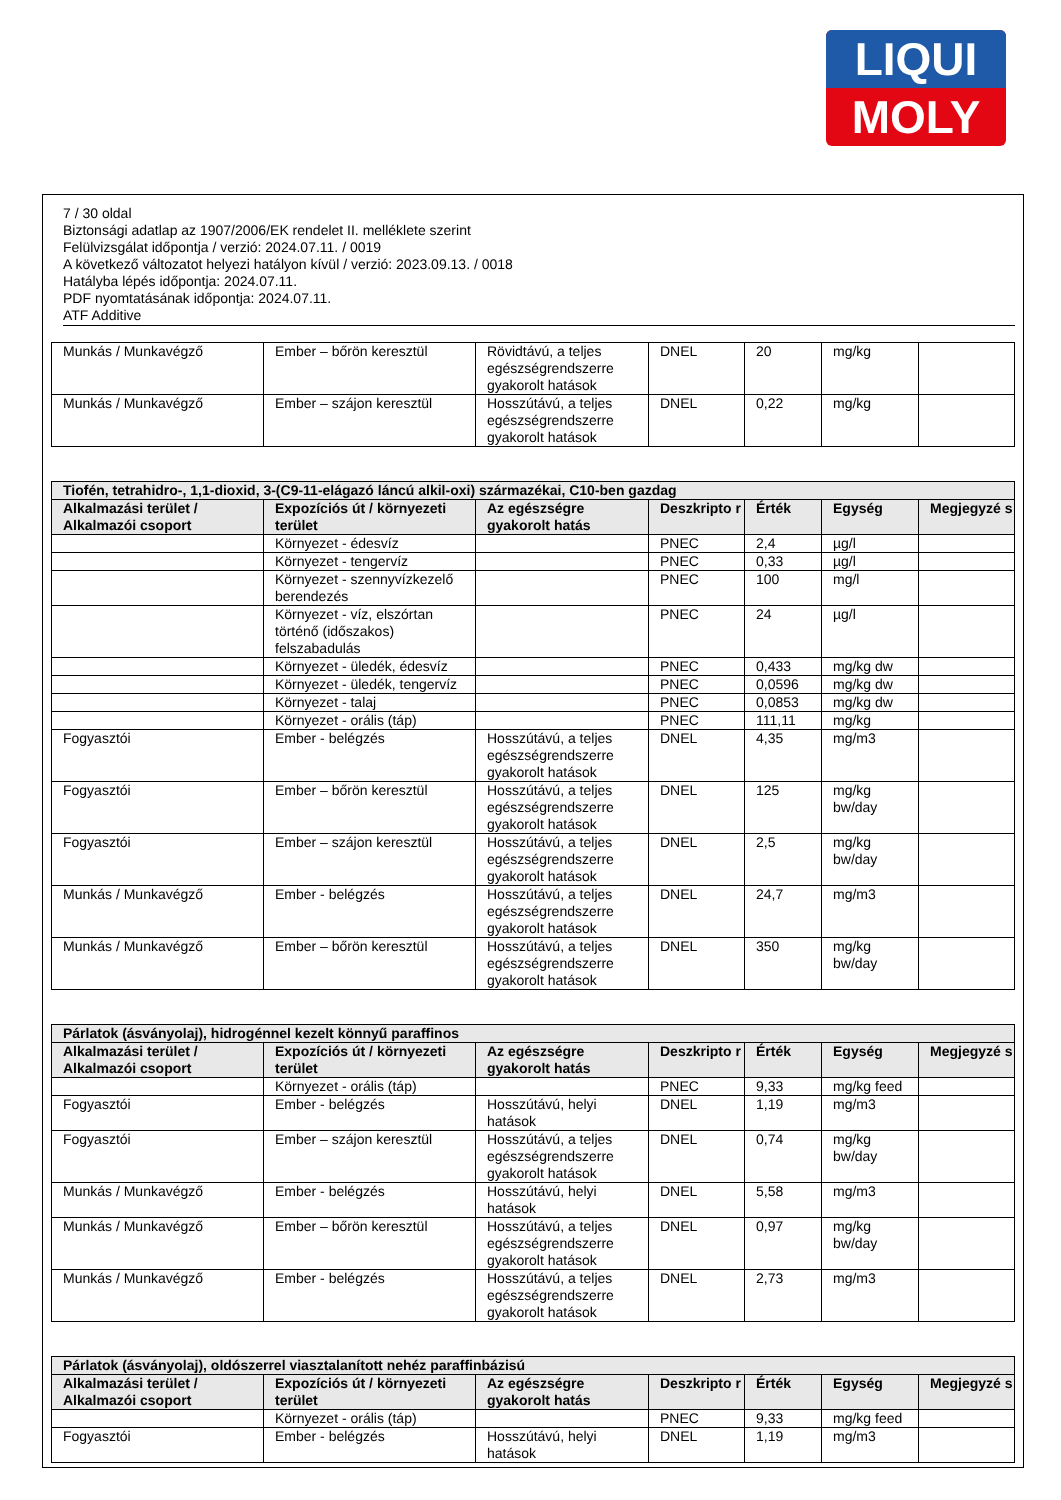LIQUI
MOLY
7 / 30 oldal
Biztonsági adatlap az 1907/2006/EK rendelet II. melléklete szerint
Felülvizsgálat időpontja / verzió: 2024.07.11. / 0019
A következő változatot helyezi hatályon kívül / verzió: 2023.09.13. / 0018
Hatályba lépés időpontja: 2024.07.11.
PDF nyomtatásának időpontja: 2024.07.11.
ATF Additive
| Munkás / Munkavégző | Ember – bőrön keresztül | Rövidtávú, a teljes egészségrendszerre gyakorolt hatások | DNEL | 20 | mg/kg | |
| Munkás / Munkavégző | Ember – szájon keresztül | Hosszútávú, a teljes egészségrendszerre gyakorolt hatások | DNEL | 0,22 | mg/kg | |
| Tiofén, tetrahidro-, 1,1-dioxid, 3-(C9-11-elágazó láncú alkil-oxi) származékai, C10-ben gazdag | | | | | | |
| --- | --- | --- | --- | --- | --- | --- |
| Alkalmazási terület / Alkalmazói csoport | Expozíciós út / környezeti terület | Az egészségre gyakorolt hatás | Deszkripto r | Érték | Egység | Megjegyzé s |
| | Környezet - édesvíz | | PNEC | 2,4 | µg/l | |
| | Környezet - tengervíz | | PNEC | 0,33 | µg/l | |
| | Környezet - szennyvízkezelő berendezés | | PNEC | 100 | mg/l | |
| | Környezet - víz, elszórtan történő (időszakos) felszabadulás | | PNEC | 24 | µg/l | |
| | Környezet - üledék, édesvíz | | PNEC | 0,433 | mg/kg dw | |
| | Környezet - üledék, tengervíz | | PNEC | 0,0596 | mg/kg dw | |
| | Környezet - talaj | | PNEC | 0,0853 | mg/kg dw | |
| | Környezet - orális (táp) | | PNEC | 111,11 | mg/kg | |
| Fogyasztói | Ember - belégzés | Hosszútávú, a teljes egészségrendszerre gyakorolt hatások | DNEL | 4,35 | mg/m3 | |
| Fogyasztói | Ember – bőrön keresztül | Hosszútávú, a teljes egészségrendszerre gyakorolt hatások | DNEL | 125 | mg/kg bw/day | |
| Fogyasztói | Ember – szájon keresztül | Hosszútávú, a teljes egészségrendszerre gyakorolt hatások | DNEL | 2,5 | mg/kg bw/day | |
| Munkás / Munkavégző | Ember - belégzés | Hosszútávú, a teljes egészségrendszerre gyakorolt hatások | DNEL | 24,7 | mg/m3 | |
| Munkás / Munkavégző | Ember – bőrön keresztül | Hosszútávú, a teljes egészségrendszerre gyakorolt hatások | DNEL | 350 | mg/kg bw/day | |
| Párlatok (ásványolaj), hidrogénnel kezelt könnyű paraffinos | | | | | | |
| --- | --- | --- | --- | --- | --- | --- |
| Alkalmazási terület / Alkalmazói csoport | Expozíciós út / környezeti terület | Az egészségre gyakorolt hatás | Deszkripto r | Érték | Egység | Megjegyzé s |
| | Környezet - orális (táp) | | PNEC | 9,33 | mg/kg feed | |
| Fogyasztói | Ember - belégzés | Hosszútávú, helyi hatások | DNEL | 1,19 | mg/m3 | |
| Fogyasztói | Ember – szájon keresztül | Hosszútávú, a teljes egészségrendszerre gyakorolt hatások | DNEL | 0,74 | mg/kg bw/day | |
| Munkás / Munkavégző | Ember - belégzés | Hosszútávú, helyi hatások | DNEL | 5,58 | mg/m3 | |
| Munkás / Munkavégző | Ember – bőrön keresztül | Hosszútávú, a teljes egészségrendszerre gyakorolt hatások | DNEL | 0,97 | mg/kg bw/day | |
| Munkás / Munkavégző | Ember - belégzés | Hosszútávú, a teljes egészségrendszerre gyakorolt hatások | DNEL | 2,73 | mg/m3 | |
| Párlatok (ásványolaj), oldószerrel viasztalanított nehéz paraffinbázisú | | | | | | |
| --- | --- | --- | --- | --- | --- | --- |
| Alkalmazási terület / Alkalmazói csoport | Expozíciós út / környezeti terület | Az egészségre gyakorolt hatás | Deszkripto r | Érték | Egység | Megjegyzé s |
| | Környezet - orális (táp) | | PNEC | 9,33 | mg/kg feed | |
| Fogyasztói | Ember - belégzés | Hosszútávú, helyi hatások | DNEL | 1,19 | mg/m3 | |